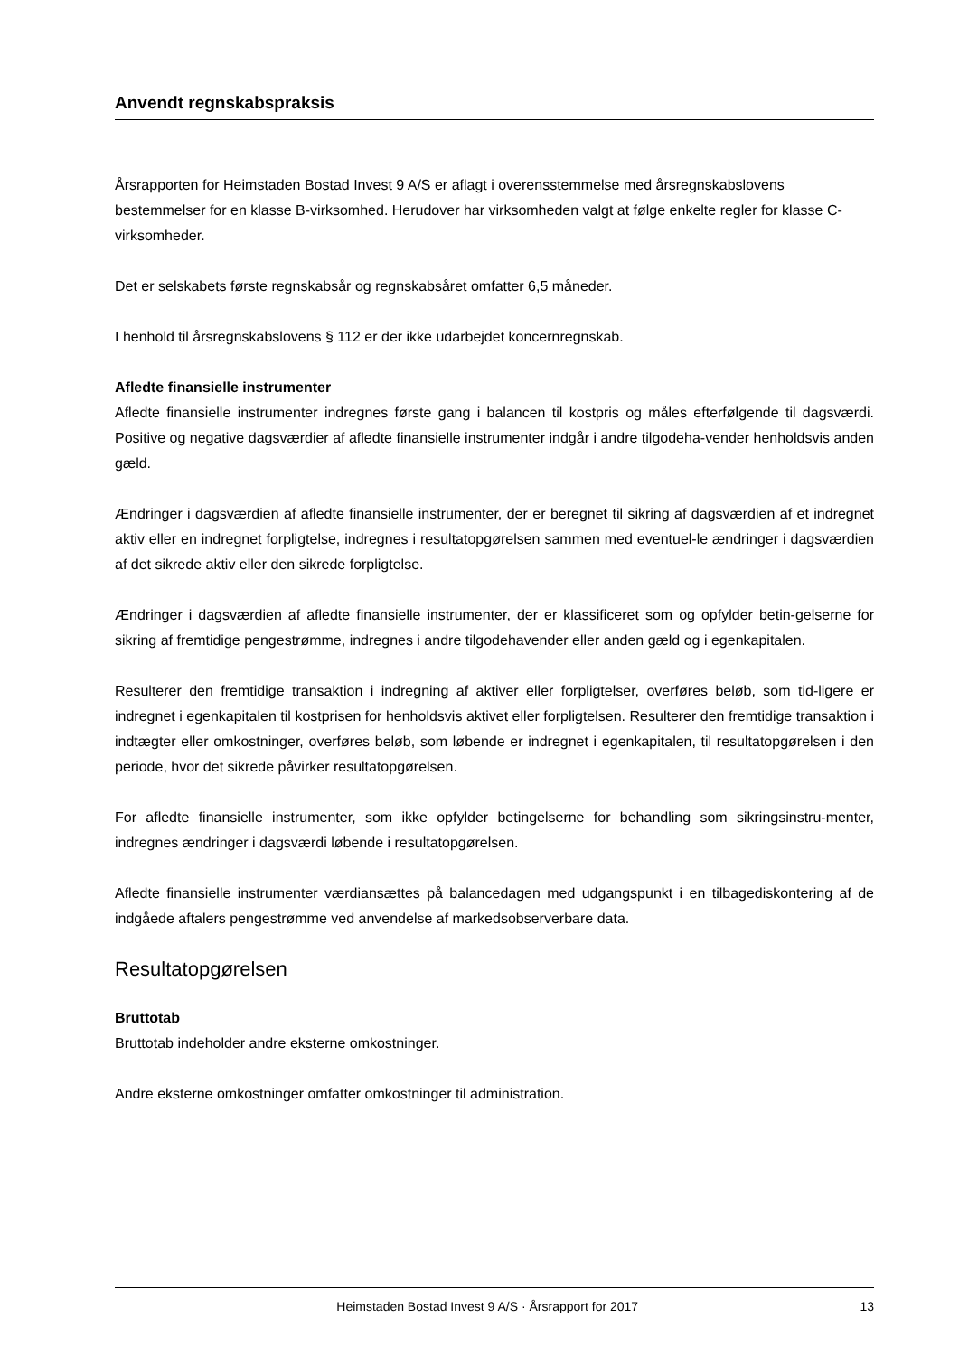Anvendt regnskabspraksis
Årsrapporten for Heimstaden Bostad Invest 9 A/S er aflagt i overensstemmelse med årsregnskabslovens bestemmelser for en klasse B-virksomhed. Herudover har virksomheden valgt at følge enkelte regler for klasse C-virksomheder.
Det er selskabets første regnskabsår og regnskabsåret omfatter 6,5 måneder.
I henhold til årsregnskabslovens § 112 er der ikke udarbejdet koncernregnskab.
Afledte finansielle instrumenter
Afledte finansielle instrumenter indregnes første gang i balancen til kostpris og måles efterfølgende til dagsværdi. Positive og negative dagsværdier af afledte finansielle instrumenter indgår i andre tilgodeha-vender henholdsvis anden gæld.
Ændringer i dagsværdien af afledte finansielle instrumenter, der er beregnet til sikring af dagsværdien af et indregnet aktiv eller en indregnet forpligtelse, indregnes i resultatopgørelsen sammen med eventuel-le ændringer i dagsværdien af det sikrede aktiv eller den sikrede forpligtelse.
Ændringer i dagsværdien af afledte finansielle instrumenter, der er klassificeret som og opfylder betin-gelserne for sikring af fremtidige pengestrømme, indregnes i andre tilgodehavender eller anden gæld og i egenkapitalen.
Resulterer den fremtidige transaktion i indregning af aktiver eller forpligtelser, overføres beløb, som tid-ligere er indregnet i egenkapitalen til kostprisen for henholdsvis aktivet eller forpligtelsen. Resulterer den fremtidige transaktion i indtægter eller omkostninger, overføres beløb, som løbende er indregnet i egenkapitalen, til resultatopgørelsen i den periode, hvor det sikrede påvirker resultatopgørelsen.
For afledte finansielle instrumenter, som ikke opfylder betingelserne for behandling som sikringsinstru-menter, indregnes ændringer i dagsværdi løbende i resultatopgørelsen.
Afledte finansielle instrumenter værdiansættes på balancedagen med udgangspunkt i en tilbagediskontering af de indgåede aftalers pengestrømme ved anvendelse af markedsobserverbare data.
Resultatopgørelsen
Bruttotab
Bruttotab indeholder andre eksterne omkostninger.
Andre eksterne omkostninger omfatter omkostninger til administration.
Heimstaden Bostad Invest 9 A/S · Årsrapport for 2017 13